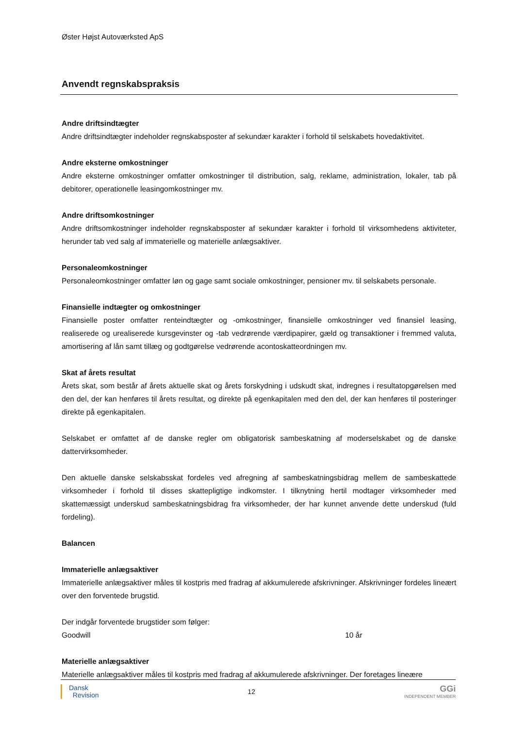Øster Højst Autoværksted ApS
Anvendt regnskabspraksis
Andre driftsindtægter
Andre driftsindtægter indeholder regnskabsposter af sekundær karakter i forhold til selskabets hovedaktivitet.
Andre eksterne omkostninger
Andre eksterne omkostninger omfatter omkostninger til distribution, salg, reklame, administration, lokaler, tab på debitorer, operationelle leasingomkostninger mv.
Andre driftsomkostninger
Andre driftsomkostninger indeholder regnskabsposter af sekundær karakter i forhold til virksomhedens aktiviteter, herunder tab ved salg af immaterielle og materielle anlægsaktiver.
Personaleomkostninger
Personaleomkostninger omfatter løn og gage samt sociale omkostninger, pensioner mv. til selskabets personale.
Finansielle indtægter og omkostninger
Finansielle poster omfatter renteindtægter og -omkostninger, finansielle omkostninger ved finansiel leasing, realiserede og urealiserede kursgevinster og -tab vedrørende værdipapirer, gæld og transaktioner i fremmed valuta, amortisering af lån samt tillæg og godtgørelse vedrørende acontoskatteordningen mv.
Skat af årets resultat
Årets skat, som består af årets aktuelle skat og årets forskydning i udskudt skat, indregnes i resultatopgørelsen med den del, der kan henføres til årets resultat, og direkte på egenkapitalen med den del, der kan henføres til posteringer direkte på egenkapitalen.
Selskabet er omfattet af de danske regler om obligatorisk sambeskatning af moderselskabet og de danske dattervirksomheder.
Den aktuelle danske selskabsskat fordeles ved afregning af sambeskatningsbidrag mellem de sambeskattede virksomheder i forhold til disses skattepligtige indkomster. I tilknytning hertil modtager virksomheder med skattemæssigt underskud sambeskatningsbidrag fra virksomheder, der har kunnet anvende dette underskud (fuld fordeling).
Balancen
Immaterielle anlægsaktiver
Immaterielle anlægsaktiver måles til kostpris med fradrag af akkumulerede afskrivninger. Afskrivninger fordeles lineært over den forventede brugstid.
Der indgår forventede brugstider som følger:
Goodwill 10 år
Materielle anlægsaktiver
Materielle anlægsaktiver måles til kostpris med fradrag af akkumulerede afskrivninger. Der foretages lineære
Dansk
Revision
12
GGi
INDEPENDENT MEMBER